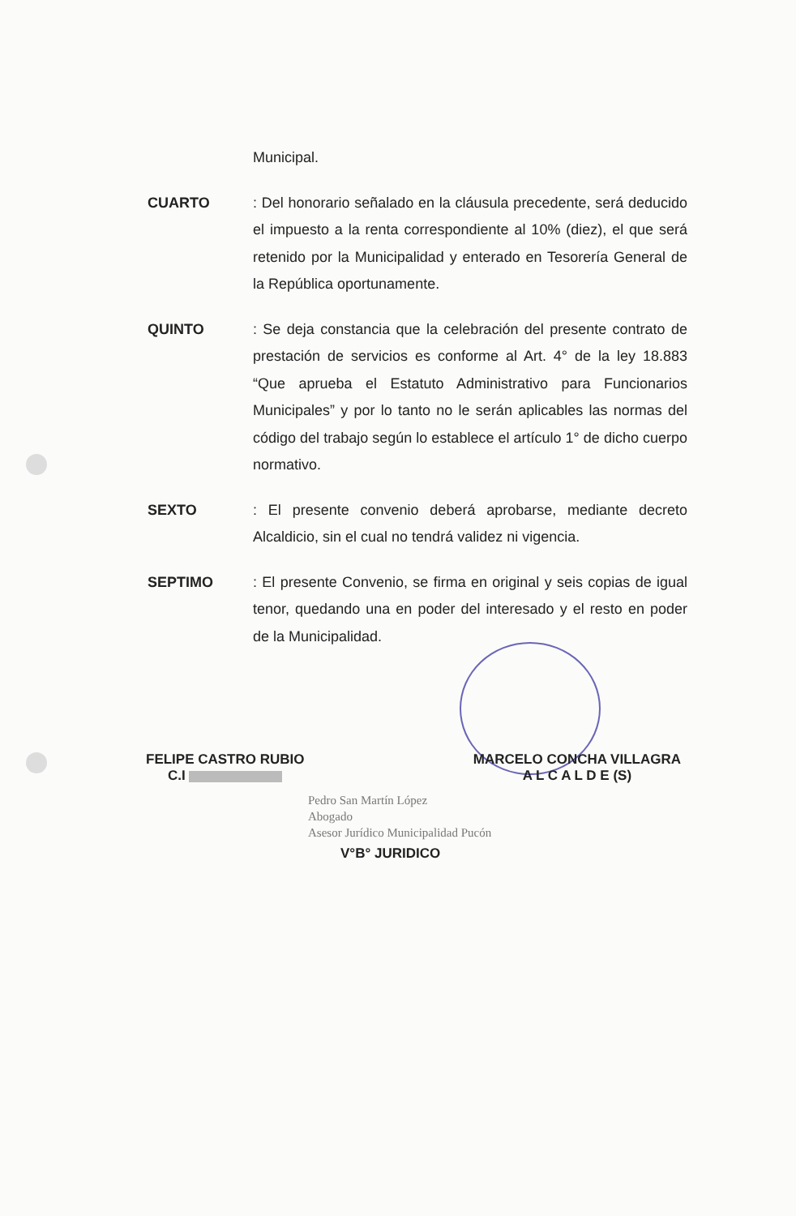Municipal.
CUARTO : Del honorario señalado en la cláusula precedente, será deducido el impuesto a la renta correspondiente al 10% (diez), el que será retenido por la Municipalidad y enterado en Tesorería General de la República oportunamente.
QUINTO : Se deja constancia que la celebración del presente contrato de prestación de servicios es conforme al Art. 4° de la ley 18.883 “Que aprueba el Estatuto Administrativo para Funcionarios Municipales” y por lo tanto no le serán aplicables las normas del código del trabajo según lo establece el artículo 1° de dicho cuerpo normativo.
SEXTO : El presente convenio deberá aprobarse, mediante decreto Alcaldicio, sin el cual no tendrá validez ni vigencia.
SEPTIMO : El presente Convenio, se firma en original y seis copias de igual tenor, quedando una en poder del interesado y el resto en poder de la Municipalidad.
FELIPE CASTRO RUBIO
C.I
MARCELO CONCHA VILLAGRA
A L C A L D E (S)
Pedro San Martín López
Abogado
Asesor Jurídico Municipalidad Pucón
V°B° JURIDICO